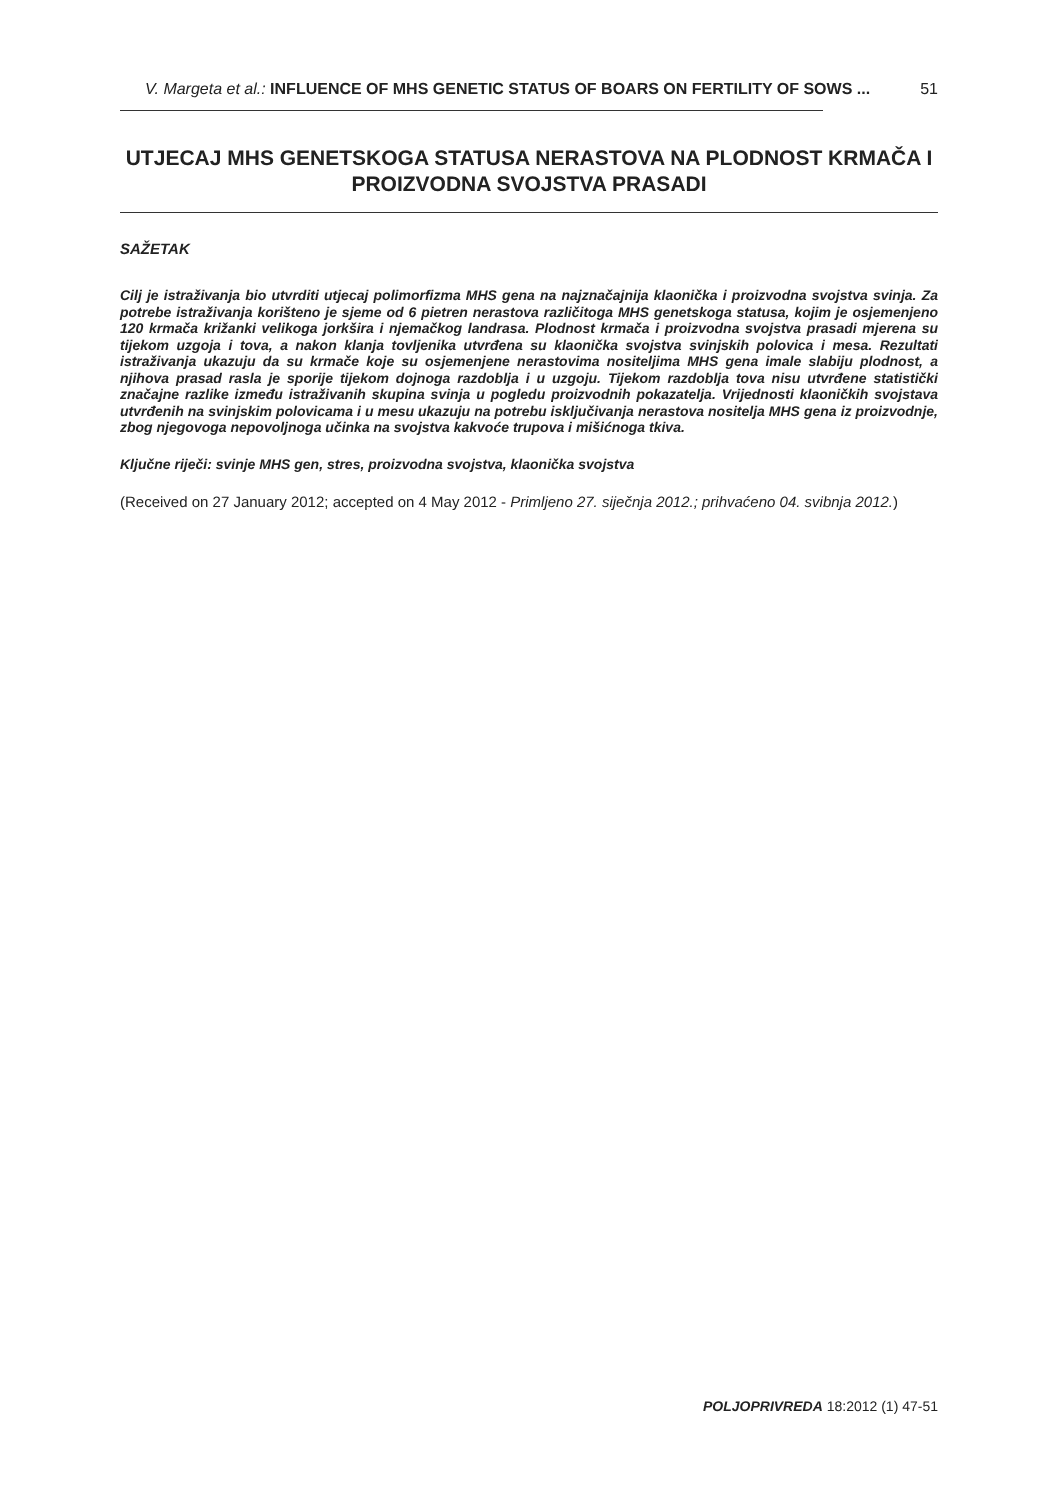V. Margeta et al.: INFLUENCE OF MHS GENETIC STATUS OF BOARS ON FERTILITY OF SOWS ... 51
UTJECAJ MHS GENETSKOGA STATUSA NERASTOVA NA PLODNOST KRMAČA I PROIZVODNA SVOJSTVA PRASADI
SAŽETAK
Cilj je istraživanja bio utvrditi utjecaj polimorfizma MHS gena na najznačajnija klaonička i proizvodna svojstva svinja. Za potrebe istraživanja korišteno je sjeme od 6 pietren nerastova različitoga MHS genetskoga statusa, kojim je osjemenjeno 120 krmača križanki velikoga jorkšira i njemačkog landrasa. Plodnost krmača i proizvodna svojstva prasadi mjerena su tijekom uzgoja i tova, a nakon klanja tovljenika utvrđena su klaonička svojstva svinjskih polovica i mesa. Rezultati istraživanja ukazuju da su krmače koje su osjemenjene nerastovima nositeljima MHS gena imale slabiju plodnost, a njihova prasad rasla je sporije tijekom dojnoga razdoblja i u uzgoju. Tijekom razdoblja tova nisu utvrđene statistički značajne razlike između istraživanih skupina svinja u pogledu proizvodnih pokazatelja. Vrijednosti klaoničkih svojstava utvrđenih na svinjskim polovicama i u mesu ukazuju na potrebu isključivanja nerastova nositelja MHS gena iz proizvodnje, zbog njegovoga nepovoljnoga učinka na svojstva kakvoće trupova i mišićnoga tkiva.
Ključne riječi: svinje MHS gen, stres, proizvodna svojstva, klaonička svojstva
(Received on 27 January 2012; accepted on 4 May 2012 - Primljeno 27. siječnja 2012.; prihvaćeno 04. svibnja 2012.)
POLJOPRIVREDA 18:2012 (1) 47-51